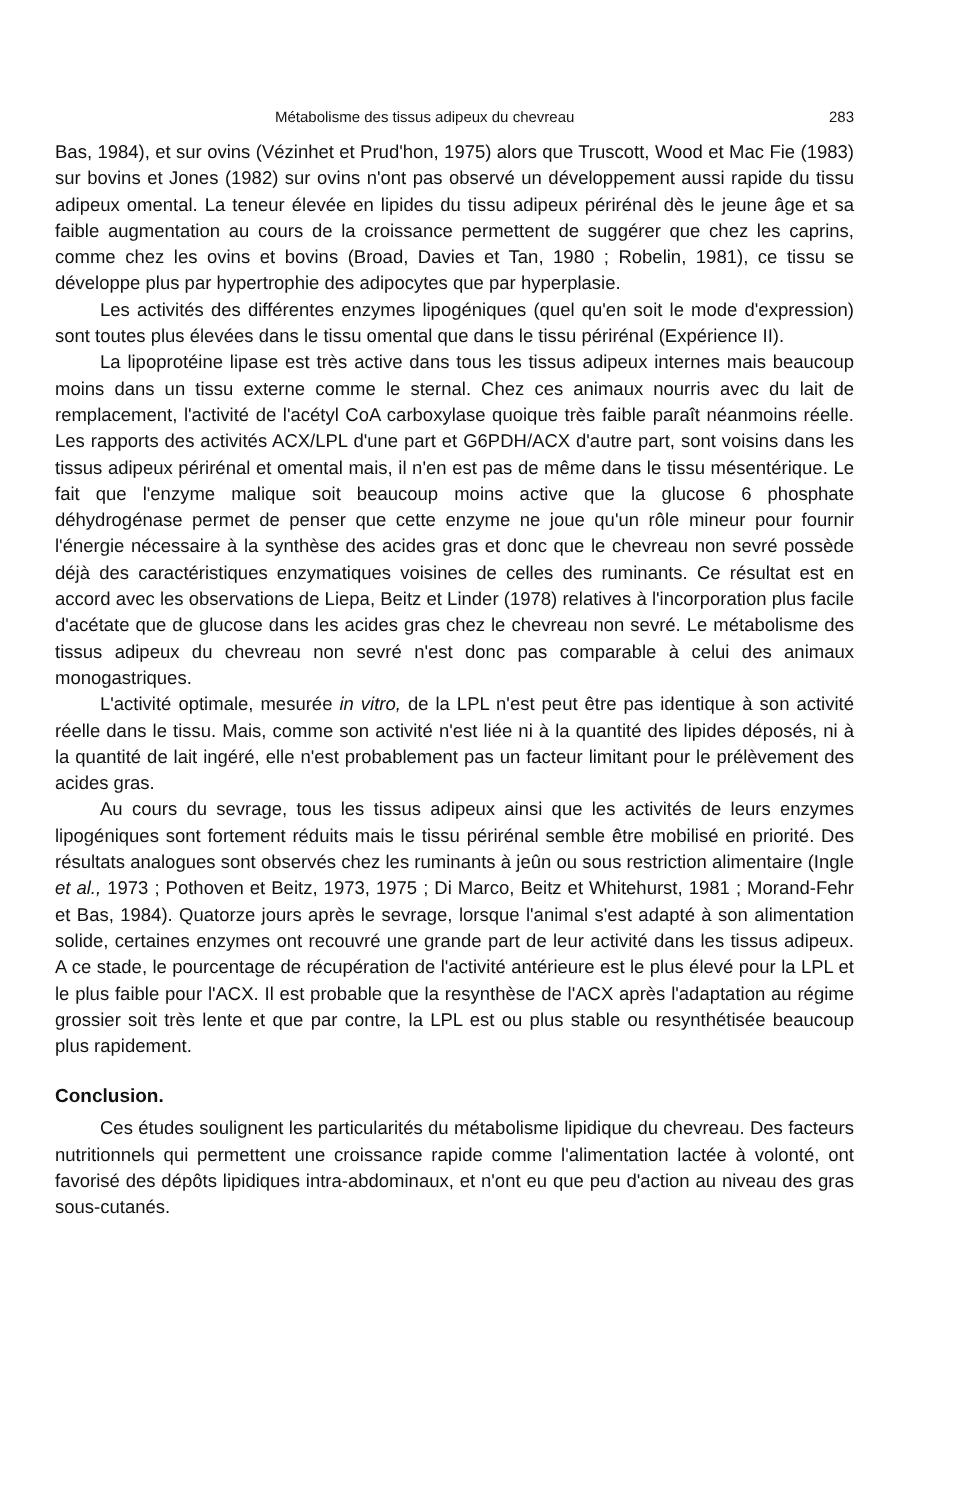Métabolisme des tissus adipeux du chevreau 283
Bas, 1984), et sur ovins (Vézinhet et Prud'hon, 1975) alors que Truscott, Wood et Mac Fie (1983) sur bovins et Jones (1982) sur ovins n'ont pas observé un développement aussi rapide du tissu adipeux omental. La teneur élevée en lipides du tissu adipeux périrénal dès le jeune âge et sa faible augmentation au cours de la croissance permettent de suggérer que chez les caprins, comme chez les ovins et bovins (Broad, Davies et Tan, 1980 ; Robelin, 1981), ce tissu se développe plus par hypertrophie des adipocytes que par hyperplasie.
Les activités des différentes enzymes lipogéniques (quel qu'en soit le mode d'expression) sont toutes plus élevées dans le tissu omental que dans le tissu périrénal (Expérience II).
La lipoprotéine lipase est très active dans tous les tissus adipeux internes mais beaucoup moins dans un tissu externe comme le sternal. Chez ces animaux nourris avec du lait de remplacement, l'activité de l'acétyl CoA carboxylase quoique très faible paraît néanmoins réelle. Les rapports des activités ACX/LPL d'une part et G6PDH/ACX d'autre part, sont voisins dans les tissus adipeux périrénal et omental mais, il n'en est pas de même dans le tissu mésentérique. Le fait que l'enzyme malique soit beaucoup moins active que la glucose 6 phosphate déhydrogénase permet de penser que cette enzyme ne joue qu'un rôle mineur pour fournir l'énergie nécessaire à la synthèse des acides gras et donc que le chevreau non sevré possède déjà des caractéristiques enzymatiques voisines de celles des ruminants. Ce résultat est en accord avec les observations de Liepa, Beitz et Linder (1978) relatives à l'incorporation plus facile d'acétate que de glucose dans les acides gras chez le chevreau non sevré. Le métabolisme des tissus adipeux du chevreau non sevré n'est donc pas comparable à celui des animaux monogastriques.
L'activité optimale, mesurée in vitro, de la LPL n'est peut être pas identique à son activité réelle dans le tissu. Mais, comme son activité n'est liée ni à la quantité des lipides déposés, ni à la quantité de lait ingéré, elle n'est probablement pas un facteur limitant pour le prélèvement des acides gras.
Au cours du sevrage, tous les tissus adipeux ainsi que les activités de leurs enzymes lipogéniques sont fortement réduits mais le tissu périrénal semble être mobilisé en priorité. Des résultats analogues sont observés chez les ruminants à jeûn ou sous restriction alimentaire (Ingle et al., 1973 ; Pothoven et Beitz, 1973, 1975 ; Di Marco, Beitz et Whitehurst, 1981 ; Morand-Fehr et Bas, 1984). Quatorze jours après le sevrage, lorsque l'animal s'est adapté à son alimentation solide, certaines enzymes ont recouvré une grande part de leur activité dans les tissus adipeux. A ce stade, le pourcentage de récupération de l'activité antérieure est le plus élevé pour la LPL et le plus faible pour l'ACX. Il est probable que la resynthèse de l'ACX après l'adaptation au régime grossier soit très lente et que par contre, la LPL est ou plus stable ou resynthétisée beaucoup plus rapidement.
Conclusion.
Ces études soulignent les particularités du métabolisme lipidique du chevreau. Des facteurs nutritionnels qui permettent une croissance rapide comme l'alimentation lactée à volonté, ont favorisé des dépôts lipidiques intra-abdominaux, et n'ont eu que peu d'action au niveau des gras sous-cutanés.